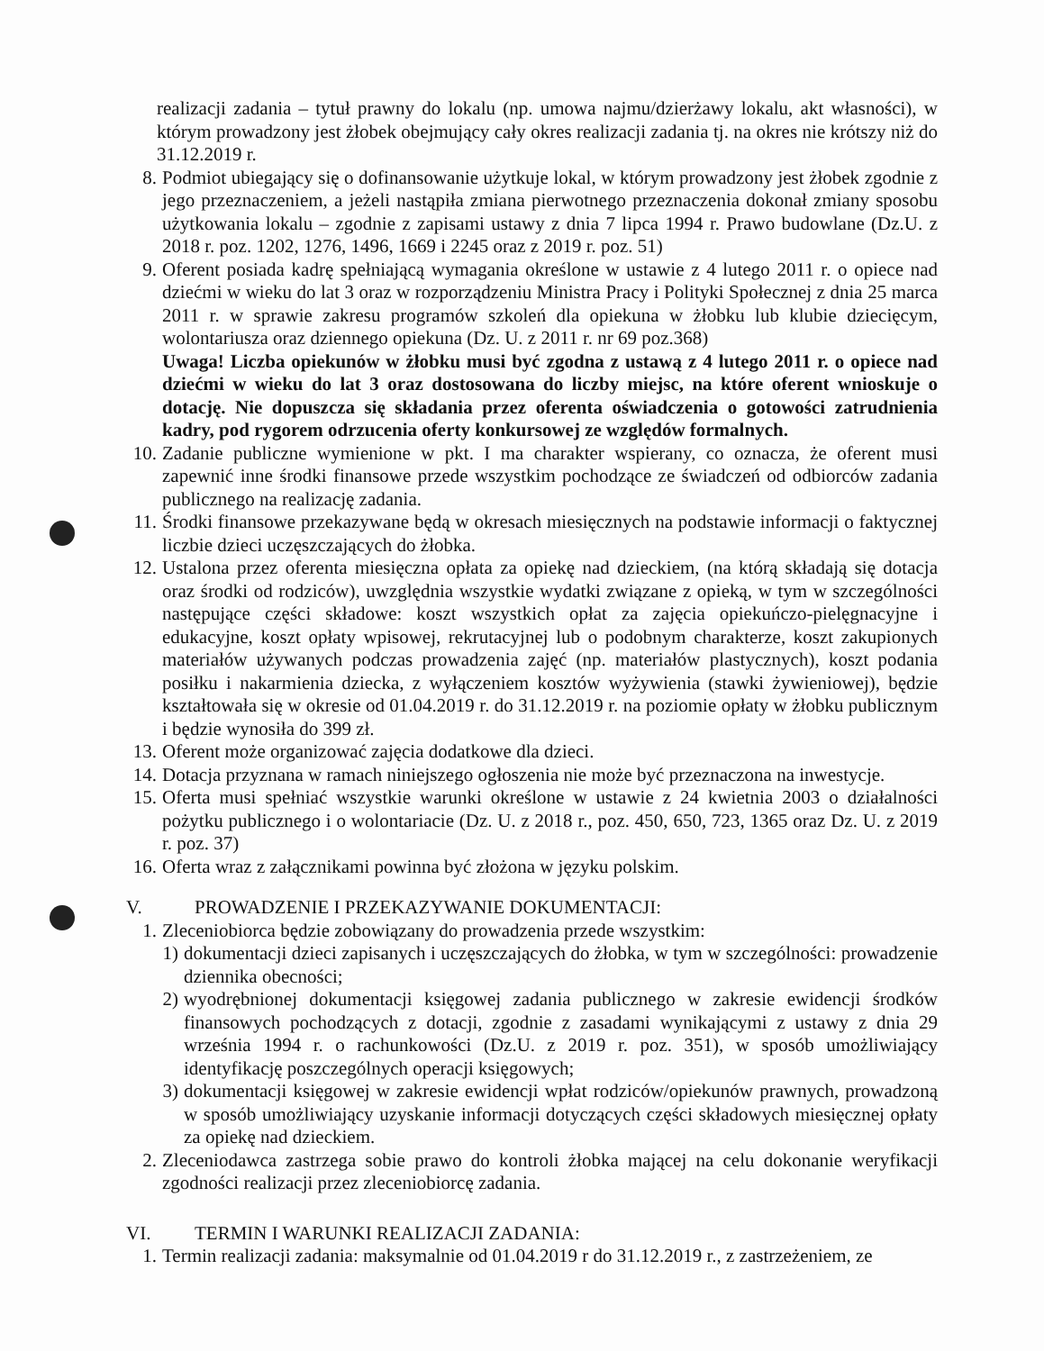realizacji zadania – tytuł prawny do lokalu (np. umowa najmu/dzierżawy lokalu, akt własności), w którym prowadzony jest żłobek obejmujący cały okres realizacji zadania tj. na okres nie krótszy niż do 31.12.2019 r.
8. Podmiot ubiegający się o dofinansowanie użytkuje lokal, w którym prowadzony jest żłobek zgodnie z jego przeznaczeniem, a jeżeli nastąpiła zmiana pierwotnego przeznaczenia dokonał zmiany sposobu użytkowania lokalu – zgodnie z zapisami ustawy z dnia 7 lipca 1994 r. Prawo budowlane (Dz.U. z 2018 r. poz. 1202, 1276, 1496, 1669 i 2245 oraz z 2019 r. poz. 51)
9. Oferent posiada kadrę spełniającą wymagania określone w ustawie z 4 lutego 2011 r. o opiece nad dziećmi w wieku do lat 3 oraz w rozporządzeniu Ministra Pracy i Polityki Społecznej z dnia 25 marca 2011 r. w sprawie zakresu programów szkoleń dla opiekuna w żłobku lub klubie dziecięcym, wolontariusza oraz dziennego opiekuna (Dz. U. z 2011 r. nr 69 poz.368)
Uwaga! Liczba opiekunów w żłobku musi być zgodna z ustawą z 4 lutego 2011 r. o opiece nad dziećmi w wieku do lat 3 oraz dostosowana do liczby miejsc, na które oferent wnioskuje o dotację. Nie dopuszcza się składania przez oferenta oświadczenia o gotowości zatrudnienia kadry, pod rygorem odrzucenia oferty konkursowej ze względów formalnych.
10. Zadanie publiczne wymienione w pkt. I ma charakter wspierany, co oznacza, że oferent musi zapewnić inne środki finansowe przede wszystkim pochodzące ze świadczeń od odbiorców zadania publicznego na realizację zadania.
11. Środki finansowe przekazywane będą w okresach miesięcznych na podstawie informacji o faktycznej liczbie dzieci uczęszczających do żłobka.
12. Ustalona przez oferenta miesięczna opłata za opiekę nad dzieckiem, (na którą składają się dotacja oraz środki od rodziców), uwzględnia wszystkie wydatki związane z opieką, w tym w szczególności następujące części składowe: koszt wszystkich opłat za zajęcia opiekuńczo-pielęgnacyjne i edukacyjne, koszt opłaty wpisowej, rekrutacyjnej lub o podobnym charakterze, koszt zakupionych materiałów używanych podczas prowadzenia zajęć (np. materiałów plastycznych), koszt podania posiłku i nakarmienia dziecka, z wyłączeniem kosztów wyżywienia (stawki żywieniowej), będzie kształtowała się w okresie od 01.04.2019 r. do 31.12.2019 r. na poziomie opłaty w żłobku publicznym i będzie wynosiła do 399 zł.
13. Oferent może organizować zajęcia dodatkowe dla dzieci.
14. Dotacja przyznana w ramach niniejszego ogłoszenia nie może być przeznaczona na inwestycje.
15. Oferta musi spełniać wszystkie warunki określone w ustawie z 24 kwietnia 2003 o działalności pożytku publicznego i o wolontariacie (Dz. U. z 2018 r., poz. 450, 650, 723, 1365 oraz Dz. U. z 2019 r. poz. 37)
16. Oferta wraz z załącznikami powinna być złożona w języku polskim.
V. PROWADZENIE I PRZEKAZYWANIE DOKUMENTACJI:
1. Zleceniobiorca będzie zobowiązany do prowadzenia przede wszystkim:
1) dokumentacji dzieci zapisanych i uczęszczających do żłobka, w tym w szczególności: prowadzenie dziennika obecności;
2) wyodrębnionej dokumentacji księgowej zadania publicznego w zakresie ewidencji środków finansowych pochodzących z dotacji, zgodnie z zasadami wynikającymi z ustawy z dnia 29 września 1994 r. o rachunkowości (Dz.U. z 2019 r. poz. 351), w sposób umożliwiający identyfikację poszczególnych operacji księgowych;
3) dokumentacji księgowej w zakresie ewidencji wpłat rodziców/opiekunów prawnych, prowadzoną w sposób umożliwiający uzyskanie informacji dotyczących części składowych miesięcznej opłaty za opiekę nad dzieckiem.
2. Zleceniodawca zastrzega sobie prawo do kontroli żłobka mającej na celu dokonanie weryfikacji zgodności realizacji przez zleceniobiorcę zadania.
VI. TERMIN I WARUNKI REALIZACJI ZADANIA:
1. Termin realizacji zadania: maksymalnie od 01.04.2019 r do 31.12.2019 r., z zastrzeżeniem, ze